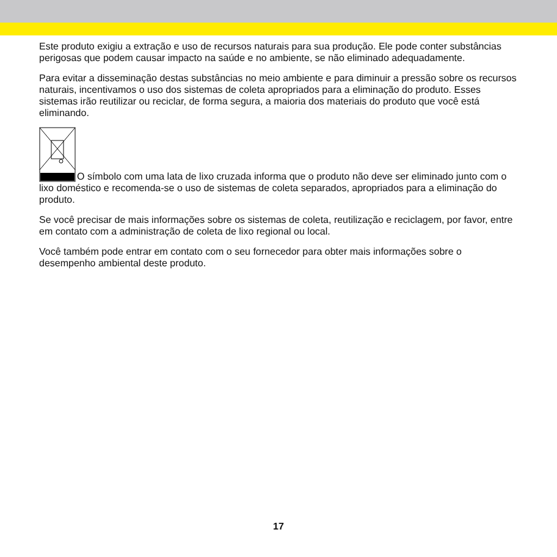Este produto exigiu a extração e uso de recursos naturais para sua produção. Ele pode conter substâncias perigosas que podem causar impacto na saúde e no ambiente, se não eliminado adequadamente.
Para evitar a disseminação destas substâncias no meio ambiente e para diminuir a pressão sobre os recursos naturais, incentivamos o uso dos sistemas de coleta apropriados para a eliminação do produto. Esses sistemas irão reutilizar ou reciclar, de forma segura, a maioria dos materiais do produto que você está eliminando.
O símbolo com uma lata de lixo cruzada informa que o produto não deve ser eliminado junto com o lixo doméstico e recomenda-se o uso de sistemas de coleta separados, apropriados para a eliminação do produto.
Se você precisar de mais informações sobre os sistemas de coleta, reutilização e reciclagem, por favor, entre em contato com a administração de coleta de lixo regional ou local.
Você também pode entrar em contato com o seu fornecedor para obter mais informações sobre o desempenho ambiental deste produto.
17